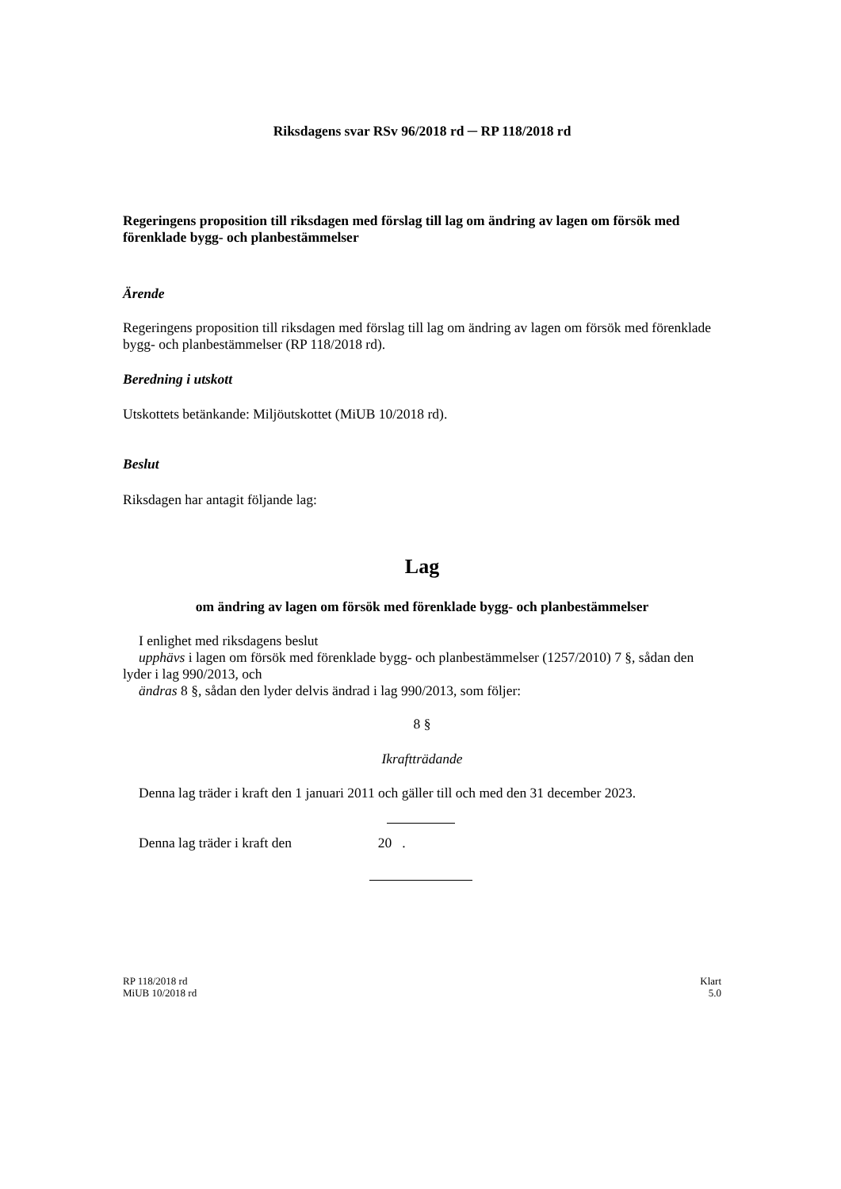Riksdagens svar RSv 96/2018 rd ─ RP 118/2018 rd
Regeringens proposition till riksdagen med förslag till lag om ändring av lagen om försök med förenklade bygg- och planbestämmelser
Ärende
Regeringens proposition till riksdagen med förslag till lag om ändring av lagen om försök med förenklade bygg- och planbestämmelser (RP 118/2018 rd).
Beredning i utskott
Utskottets betänkande: Miljöutskottet (MiUB 10/2018 rd).
Beslut
Riksdagen har antagit följande lag:
Lag
om ändring av lagen om försök med förenklade bygg- och planbestämmelser
I enlighet med riksdagens beslut
upphävs i lagen om försök med förenklade bygg- och planbestämmelser (1257/2010) 7 §, sådan den lyder i lag 990/2013, och
ändras 8 §, sådan den lyder delvis ändrad i lag 990/2013, som följer:
8 §
Ikraftträdande
Denna lag träder i kraft den 1 januari 2011 och gäller till och med den 31 december 2023.
Denna lag träder i kraft den 20 .
RP 118/2018 rd
MiUB 10/2018 rd
Klart
5.0